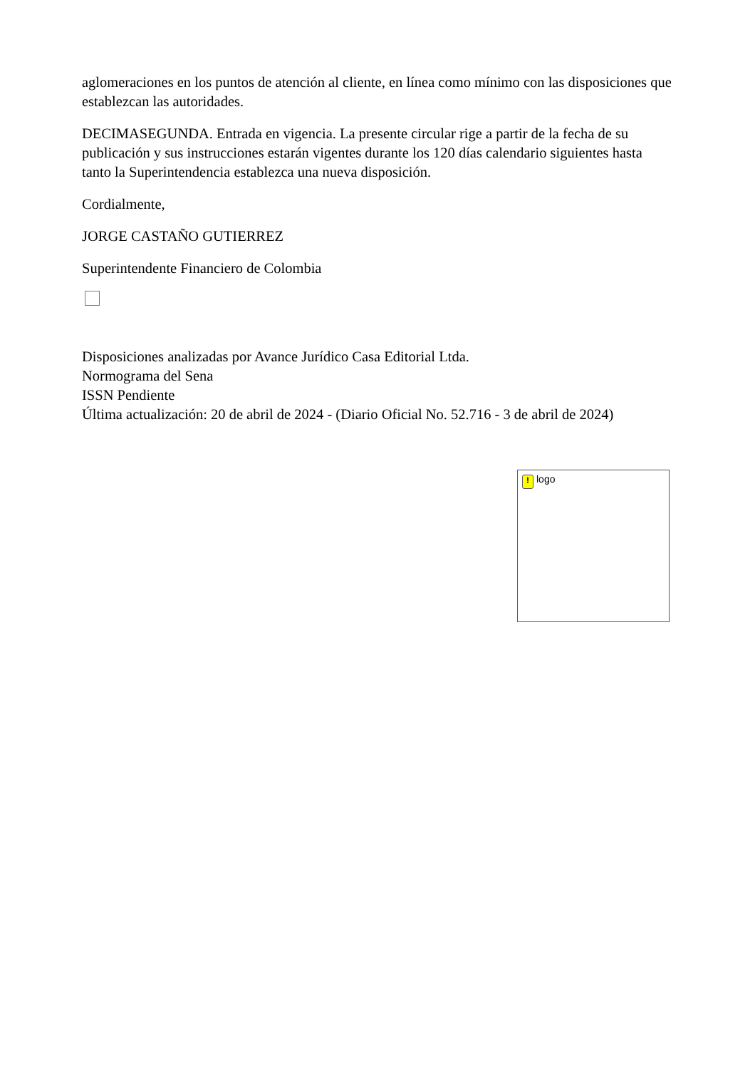aglomeraciones en los puntos de atención al cliente, en línea como mínimo con las disposiciones que establezcan las autoridades.
DECIMASEGUNDA. Entrada en vigencia. La presente circular rige a partir de la fecha de su publicación y sus instrucciones estarán vigentes durante los 120 días calendario siguientes hasta tanto la Superintendencia establezca una nueva disposición.
Cordialmente,
JORGE CASTAÑO GUTIERREZ
Superintendente Financiero de Colombia
Disposiciones analizadas por Avance Jurídico Casa Editorial Ltda.
Normograma del Sena
ISSN Pendiente
Última actualización: 20 de abril de 2024 - (Diario Oficial No. 52.716 - 3 de abril de 2024)
! logo